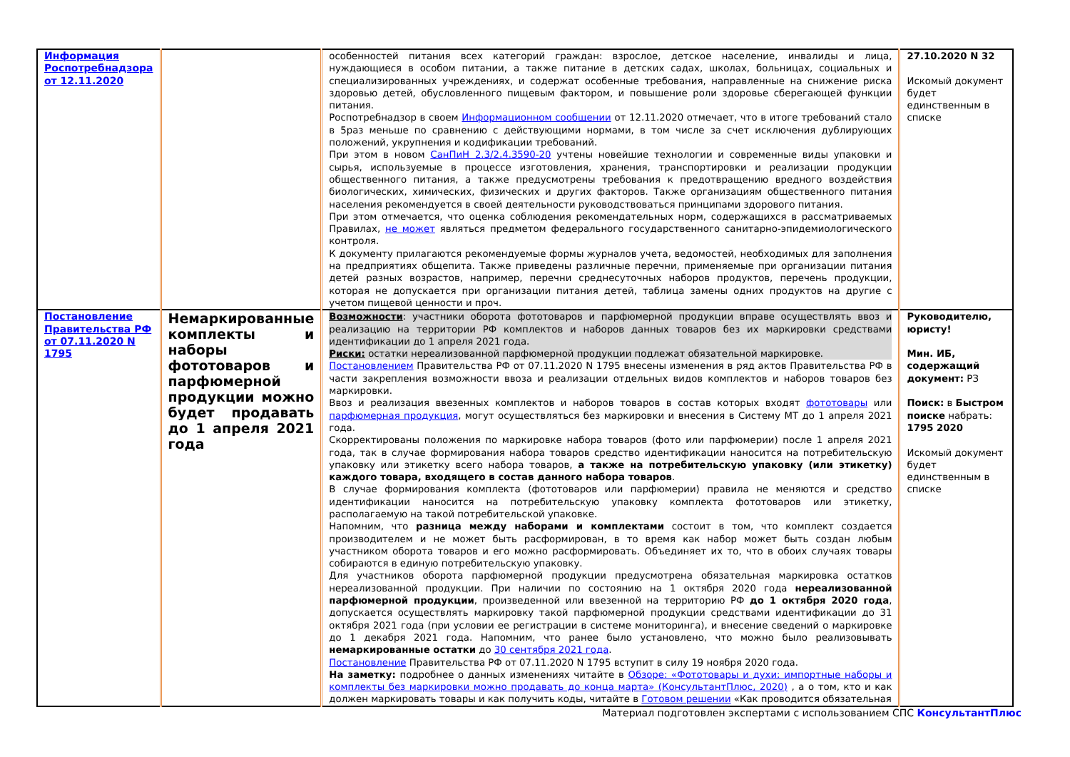| Информация Роспотребнадзора от 12.11.2020 | | особенностей питания всех категорий граждан: взрослое, детское население, инвалиды и лица, нуждающиеся в особом питании, а также питание в детских садах, школах, больницах, социальных и специализированных учреждениях, и содержат особенные требования, направленные на снижение риска здоровью детей, обусловленного пищевым фактором, и повышение роли здоровье сберегающей функции питания. Роспотребнадзор в своем Информационном сообщении от 12.11.2020 отмечает, что в итоге требований стало в 5раз меньше по сравнению с действующими нормами, в том числе за счет исключения дублирующих положений, укрупнения и кодификации требований. При этом в новом СанПиН 2.3/2.4.3590-20 учтены новейшие технологии и современные виды упаковки и сырья, используемые в процессе изготовления, хранения, транспортировки и реализации продукции общественного питания, а также предусмотрены требования к предотвращению вредного воздействия биологических, химических, физических и других факторов. Также организациям общественного питания населения рекомендуется в своей деятельности руководствоваться принципами здорового питания. При этом отмечается, что оценка соблюдения рекомендательных норм, содержащихся в рассматриваемых Правилах, не может являться предметом федерального государственного санитарно-эпидемиологического контроля. К документу прилагаются рекомендуемые формы журналов учета, ведомостей, необходимых для заполнения на предприятиях общепита. Также приведены различные перечни, применяемые при организации питания детей разных возрастов, например, перечни среднесуточных наборов продуктов, перечень продукции, которая не допускается при организации питания детей, таблица замены одних продуктов на другие с учетом пищевой ценности и проч. | 27.10.2020 N 32 Искомый документ будет единственным в списке |
| Постановление Правительства РФ от 07.11.2020 N 1795 | Немаркированные комплекты и наборы фототоваров и парфюмерной продукции можно будет продавать до 1 апреля 2021 года | Возможности : участники оборота фототоваров и парфюмерной продукции вправе осуществлять ввоз и реализацию на территории РФ комплектов и наборов данных товаров без их маркировки средствами идентификации до 1 апреля 2021 года. Риски: остатки нереализованной парфюмерной продукции подлежат обязательной маркировке. Постановлением Правительства РФ от 07.11.2020 N 1795 внесены изменения в ряд актов Правительства РФ в части закрепления возможности ввоза и реализации отдельных видов комплектов и наборов товаров без маркировки. Ввоз и реализация ввезенных комплектов и наборов товаров в состав которых входят фототовары или парфюмерная продукция , могут осуществляться без маркировки и внесения в Систему МТ до 1 апреля 2021 года. Скорректированы положения по маркировке набора товаров (фото или парфюмерии) после 1 апреля 2021 года, так в случае формирования набора товаров средство идентификации наносится на потребительскую упаковку или этикетку всего набора товаров, а также на потребительскую упаковку (или этикетку) каждого товара, входящего в состав данного набора товаров . В случае формирования комплекта (фототоваров или парфюмерии) правила не меняются и средство идентификации наносится на потребительскую упаковку комплекта фототоваров или этикетку, располагаемую на такой потребительской упаковке. Напомним, что разница между наборами и комплектами состоит в том, что комплект создается производителем и не может быть расформирован, в то время как набор может быть создан любым участником оборота товаров и его можно расформировать. Объединяет их то, что в обоих случаях товары собираются в единую потребительскую упаковку. Для участников оборота парфюмерной продукции предусмотрена обязательная маркировка остатков нереализованной продукции. При наличии по состоянию на 1 октября 2020 года нереализованной парфюмерной продукции , произведенной или ввезенной на территорию РФ до 1 октября 2020 года , допускается осуществлять маркировку такой парфюмерной продукции средствами идентификации до 31 октября 2021 года (при условии ее регистрации в системе мониторинга), и внесение сведений о маркировке до 1 декабря 2021 года. Напомним, что ранее было установлено, что можно было реализовывать немаркированные остатки до 30 сентября 2021 года . Постановление Правительства РФ от 07.11.2020 N 1795 вступит в силу 19 ноября 2020 года. На заметку: подробнее о данных изменениях читайте в Обзоре: «Фототовары и духи: импортные наборы и комплекты без маркировки можно продавать до конца марта» (КонсультантПлюс, 2020) , а о том, кто и как должен маркировать товары и как получить коды, читайте в Готовом решении «Как проводится обязательная | Руководителю, юристу! Мин. ИБ, содержащий документ: РЗ Поиск: в Быстром поиске набрать: 1795 2020 Искомый документ будет единственным в списке |
Материал подготовлен экспертами с использованием СПС КонсультантПлюс